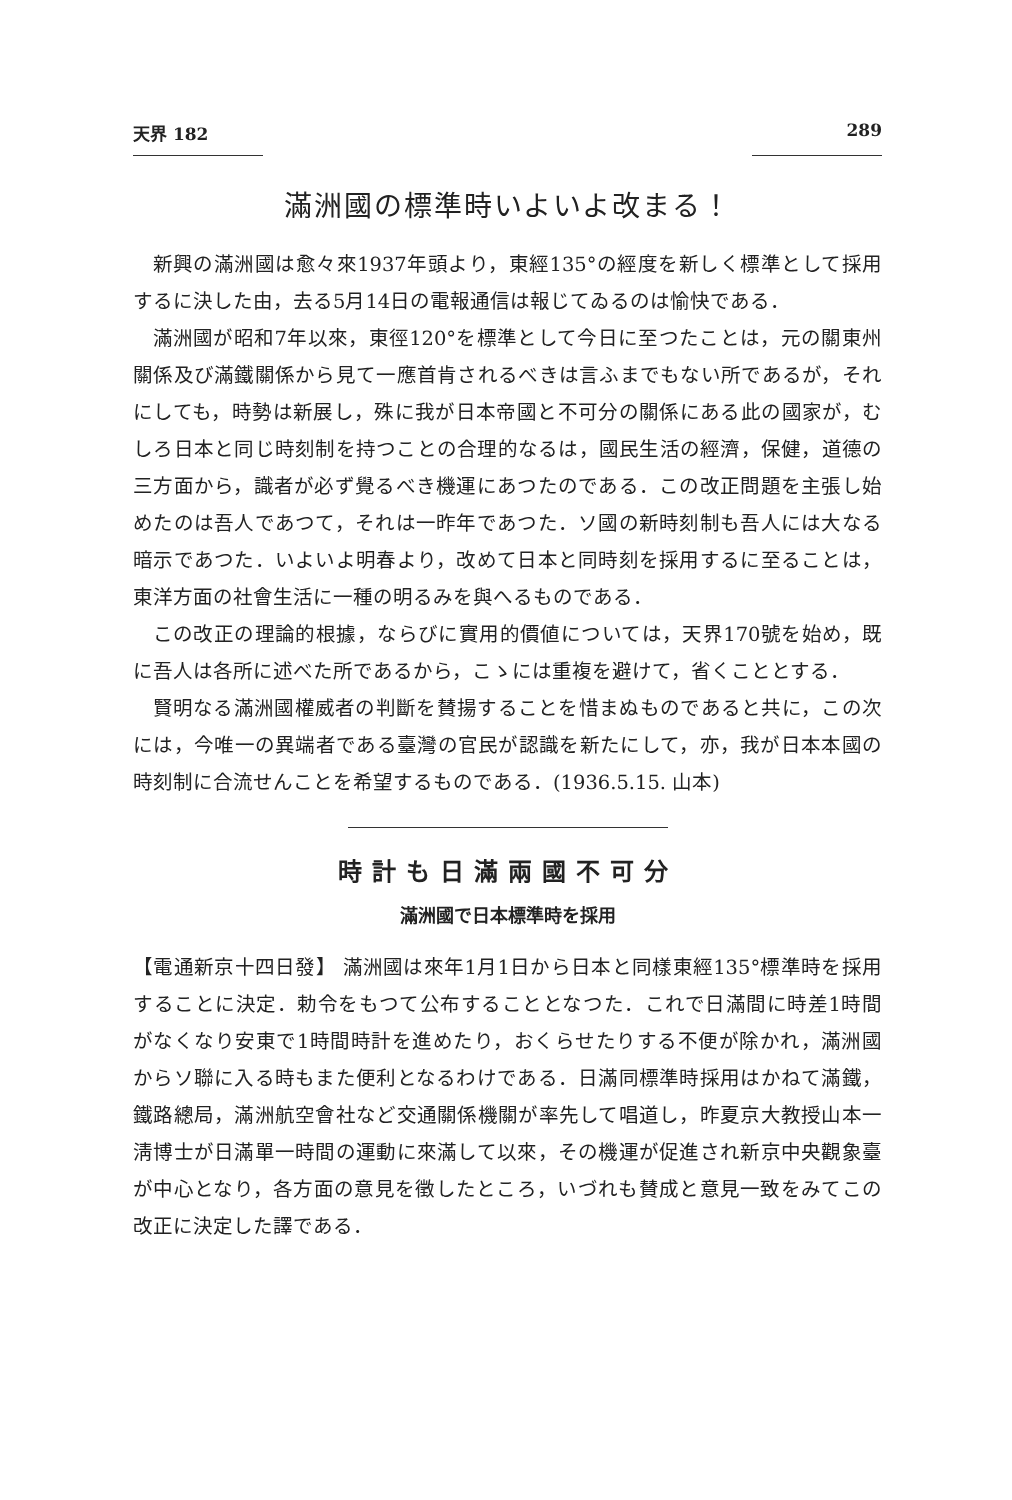天界 182 289
滿洲國の標準時いよいよ改まる！
新興の滿洲國は愈々來1937年頭より，東經135°の經度を新しく標準として採用するに決した由，去る5月14日の電報通信は報じてゐるのは愉快である．
滿洲國が昭和7年以來，東徑120°を標準として今日に至つたことは，元の關東州關係及び滿鐵關係から見て一應首肯されるべきは言ふまでもない所であるが，それにしても，時勢は新展し，殊に我が日本帝國と不可分の關係にある此の國家が，むしろ日本と同じ時刻制を持つことの合理的なるは，國民生活の經濟，保健，道德の三方面から，識者が必ず覺るべき機運にあつたのである．この改正問題を主張し始めたのは吾人であつて，それは一昨年であつた．ソ國の新時刻制も吾人には大なる暗示であつた．いよいよ明春より，改めて日本と同時刻を採用するに至ることは，東洋方面の社會生活に一種の明るみを與へるものである．
この改正の理論的根據，ならびに實用的價値については，天界170號を始め，既に吾人は各所に述べた所であるから，こゝには重複を避けて，省くこととする．
賢明なる滿洲國權威者の判斷を賛揚することを惜まぬものであると共に，この次には，今唯一の異端者である臺灣の官民が認識を新たにして，亦，我が日本本國の時刻制に合流せんことを希望するものである．(1936.5.15. 山本)
時計も日滿兩國不可分
滿洲國で日本標準時を採用
【電通新京十四日發】 滿洲國は來年1月1日から日本と同樣東經135°標準時を採用することに決定．勅令をもつて公布することとなつた．これで日滿間に時差1時間がなくなり安東で1時間時計を進めたり，おくらせたりする不便が除かれ，滿洲國からソ聯に入る時もまた便利となるわけである．日滿同標準時採用はかねて滿鐵，鐵路總局，滿洲航空會社など交通關係機關が率先して唱道し，昨夏京大教授山本一淸博士が日滿單一時間の運動に來滿して以來，その機運が促進され新京中央觀象臺が中心となり，各方面の意見を徵したところ，いづれも賛成と意見一致をみてこの改正に決定した譯である．